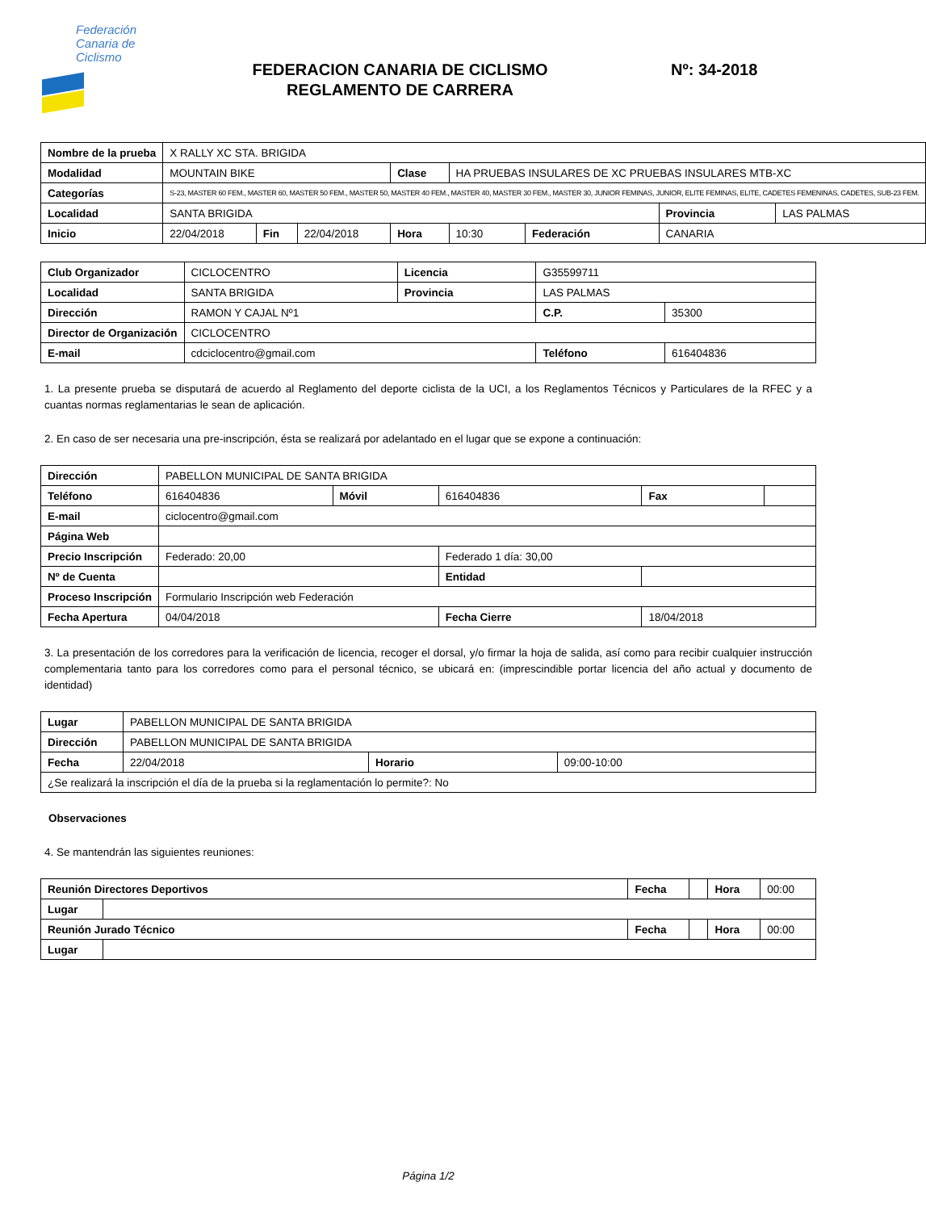Federación
Canaria de
Ciclismo
FEDERACION CANARIA DE CICLISMO
REGLAMENTO DE CARRERA
Nº: 34-2018
| Nombre de la prueba | X RALLY XC STA. BRIGIDA | | | | | | | |
| Modalidad | MOUNTAIN BIKE | | | Clase | HA PRUEBAS INSULARES DE XC PRUEBAS INSULARES MTB-XC | | | |
| Categorías | S-23, MASTER 60 FEM., MASTER 60, MASTER 50 FEM., MASTER 50, MASTER 40 FEM., MASTER 40, MASTER 30 FEM., MASTER 30, JUNIOR FEMINAS, JUNIOR, ELITE FEMINAS, ELITE, CADETES FEMENINAS, CADETES, SUB-23 FEM. | | | | | | | |
| Localidad | SANTA BRIGIDA | | | | | | Provincia | LAS PALMAS |
| Inicio | 22/04/2018 | Fin | 22/04/2018 | Hora | 10:30 | Federación | CANARIA | |
| Club Organizador | CICLOCENTRO | Licencia | G35599711 | |
| Localidad | SANTA BRIGIDA | Provincia | LAS PALMAS | |
| Dirección | RAMON Y CAJAL Nº1 | | C.P. | 35300 |
| Director de Organización | CICLOCENTRO | | | |
| E-mail | cdciclocentro@gmail.com | | Teléfono | 616404836 |
1. La presente prueba se disputará de acuerdo al Reglamento del deporte ciclista de la UCI, a los Reglamentos Técnicos y Particulares de la RFEC y a cuantas normas reglamentarias le sean de aplicación.
2. En caso de ser necesaria una pre-inscripción, ésta se realizará por adelantado en el lugar que se expone a continuación:
| Dirección | PABELLON MUNICIPAL DE SANTA BRIGIDA | | | | |
| Teléfono | 616404836 | Móvil | 616404836 | Fax | |
| E-mail | ciclocentro@gmail.com | | | | |
| Página Web | | | | | |
| Precio Inscripción | Federado: 20,00 | | Federado 1 día: 30,00 | | |
| Nº de Cuenta | | | Entidad | | |
| Proceso Inscripción | Formulario Inscripción web Federación | | | | |
| Fecha Apertura | 04/04/2018 | | Fecha Cierre | 18/04/2018 | |
3. La presentación de los corredores para la verificación de licencia, recoger el dorsal, y/o firmar la hoja de salida, así como para recibir cualquier instrucción complementaria tanto para los corredores como para el personal técnico, se ubicará en: (imprescindible portar licencia del año actual y documento de identidad)
| Lugar | PABELLON MUNICIPAL DE SANTA BRIGIDA | | |
| Dirección | PABELLON MUNICIPAL DE SANTA BRIGIDA | | |
| Fecha | 22/04/2018 | Horario | 09:00-10:00 |
| ¿Se realizará la inscripción el día de la prueba si la reglamentación lo permite?: No | | | |
Observaciones
4. Se mantendrán las siguientes reuniones:
| Reunión Directores Deportivos | | Fecha | | Hora | 00:00 |
| Lugar | | | | | |
| Reunión Jurado Técnico | | Fecha | | Hora | 00:00 |
| Lugar | | | | | |
Página 1/2